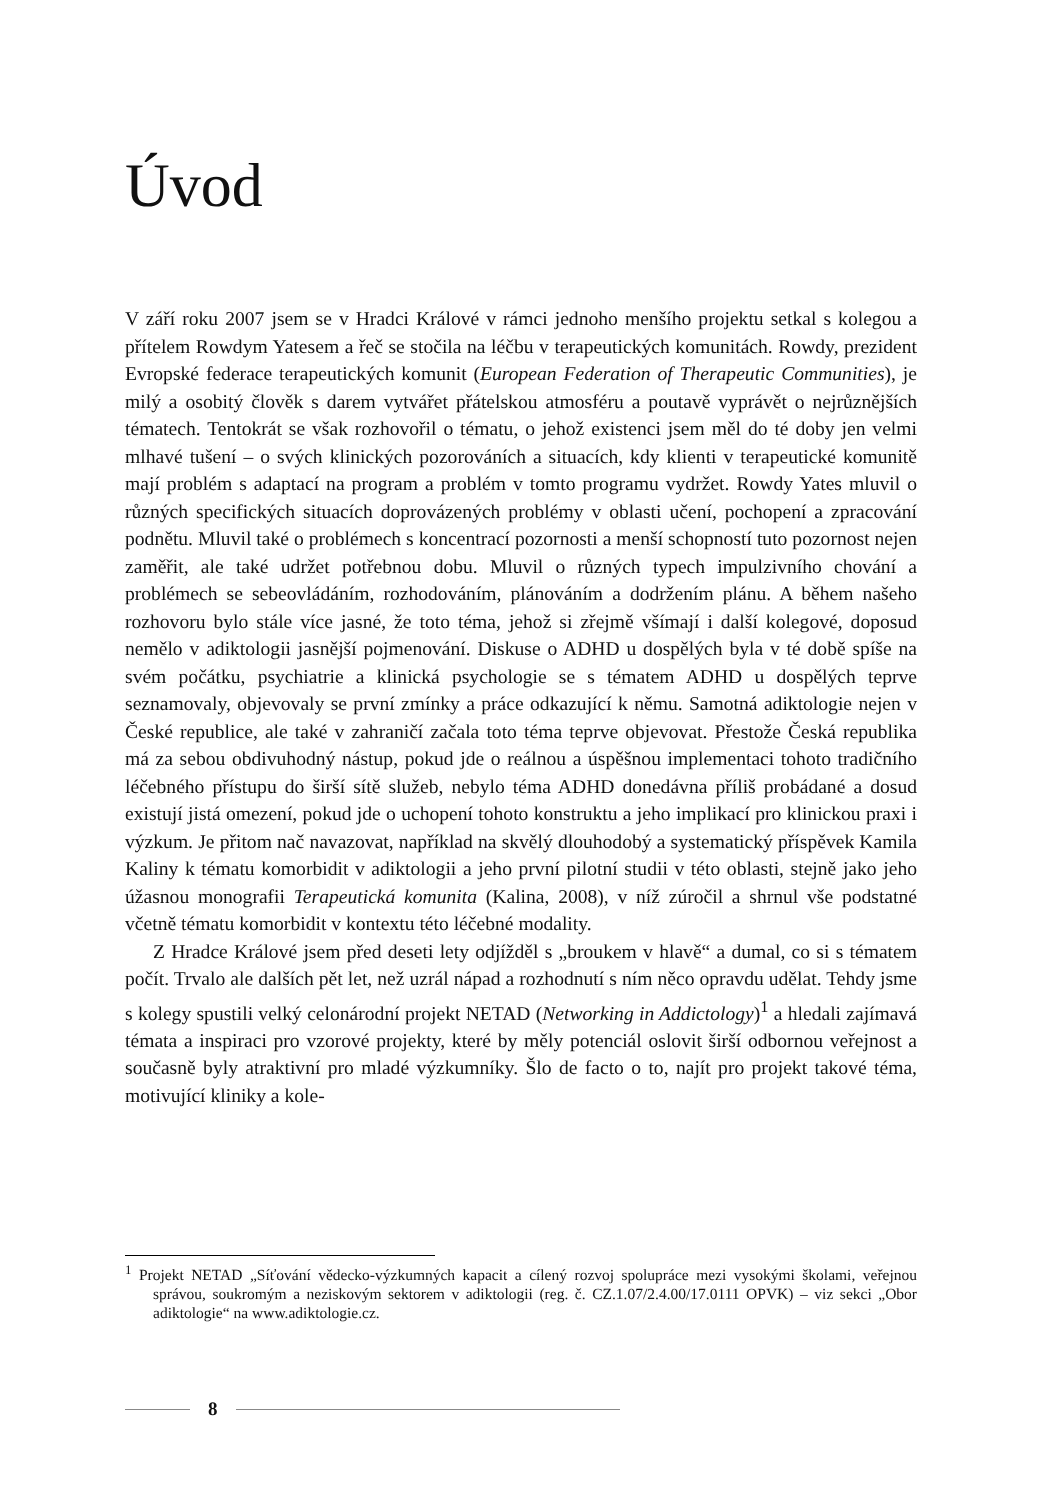Úvod
V září roku 2007 jsem se v Hradci Králové v rámci jednoho menšího projektu setkal s kolegou a přítelem Rowdym Yatesem a řeč se stočila na léčbu v terapeutických komunitách. Rowdy, prezident Evropské federace terapeutických komunit (European Federation of Therapeutic Communities), je milý a osobitý člověk s darem vytvářet přátelskou atmosféru a poutavě vyprávět o nejrůznějších tématech. Tentokrát se však rozhovořil o tématu, o jehož existenci jsem měl do té doby jen velmi mlhavé tušení – o svých klinických pozorováních a situacích, kdy klienti v terapeutické komunitě mají problém s adaptací na program a problém v tomto programu vydržet. Rowdy Yates mluvil o různých specifických situacích doprovázených problémy v oblasti učení, pochopení a zpracování podnětu. Mluvil také o problémech s koncentrací pozornosti a menší schopností tuto pozornost nejen zaměřit, ale také udržet potřebnou dobu. Mluvil o různých typech impulzivního chování a problémech se sebeovládáním, rozhodováním, plánováním a dodržením plánu. A během našeho rozhovoru bylo stále více jasné, že toto téma, jehož si zřejmě všímají i další kolegové, doposud nemělo v adiktologii jasnější pojmenování. Diskuse o ADHD u dospělých byla v té době spíše na svém počátku, psychiatrie a klinická psychologie se s tématem ADHD u dospělých teprve seznamovaly, objevovaly se první zmínky a práce odkazující k němu. Samotná adiktologie nejen v České republice, ale také v zahraničí začala toto téma teprve objevovat. Přestože Česká republika má za sebou obdivuhodný nástup, pokud jde o reálnou a úspěšnou implementaci tohoto tradičního léčebného přístupu do širší sítě služeb, nebylo téma ADHD donedávna příliš probádané a dosud existují jistá omezení, pokud jde o uchopení tohoto konstruktu a jeho implikací pro klinickou praxi i výzkum. Je přitom nač navazovat, například na skvělý dlouhodobý a systematický příspěvek Kamila Kaliny k tématu komorbidit v adiktologii a jeho první pilotní studii v této oblasti, stejně jako jeho úžasnou monografii Terapeutická komunita (Kalina, 2008), v níž zúročil a shrnul vše podstatné včetně tématu komorbidit v kontextu této léčebné modality.
Z Hradce Králové jsem před deseti lety odjížděl s „broukem v hlavě“ a dumal, co si s tématem počít. Trvalo ale dalších pět let, než uzrál nápad a rozhodnutí s ním něco opravdu udělat. Tehdy jsme s kolegy spustili velký celonárodní projekt NETAD (Networking in Addictology)<sup>1</sup> a hledali zajímavá témata a inspiraci pro vzorové projekty, které by měly potenciál oslovit širší odbornou veřejnost a současně byly atraktivní pro mladé výzkumníky. Šlo de facto o to, najít pro projekt takové téma, motivující kliniky a kole-
<sup>1</sup> Projekt NETAD „Síťování vědecko-výzkumných kapacit a cílený rozvoj spolupráce mezi vysokými školami, veřejnou správou, soukromým a neziskovým sektorem v adiktologii (reg. č. CZ.1.07/2.4.00/17.0111 OPVK) – viz sekci „Obor adiktologie“ na www.adiktologie.cz.
8